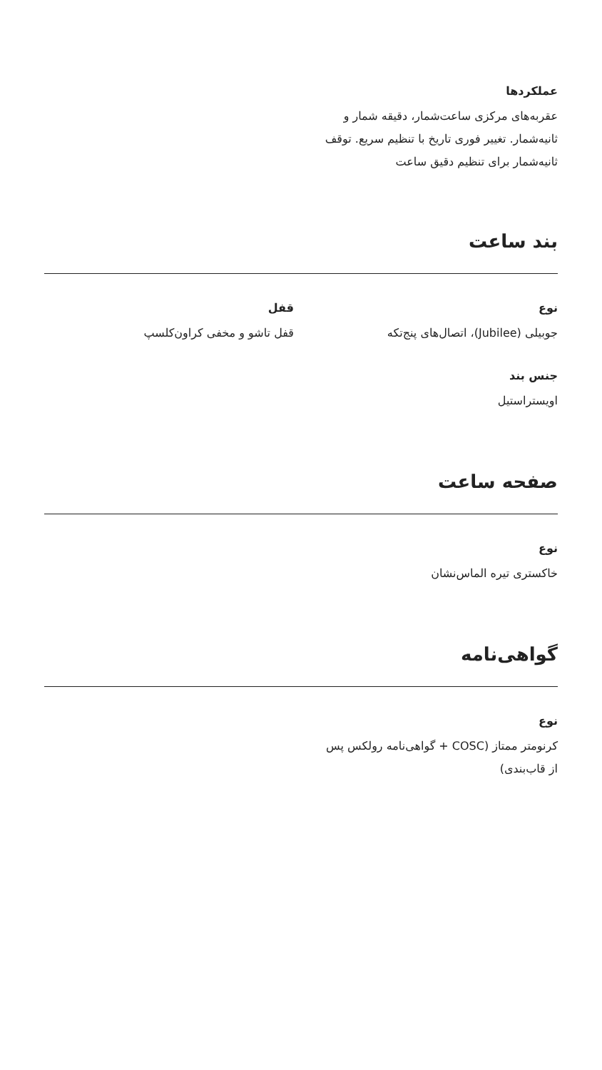عملکردها
عقربه‌های مرکزی ساعت‌شمار، دقیقه شمار و ثانیه‌شمار. تغییر فوری تاریخ با تنظیم سریع. توقف ثانیه‌شمار برای تنظیم دقیق ساعت
بند ساعت
نوع
جوبیلی (Jubilee)، اتصال‌های پنج‌تکه
قفل
قفل تاشو و مخفی کراون‌کلسپ
جنس بند
اویستراستیل
صفحه ساعت
نوع
خاکستری تیره الماس‌نشان
گواهی‌نامه
نوع
کرنومتر ممتاز (COSC + گواهی‌نامه رولکس پس از قاب‌بندی)